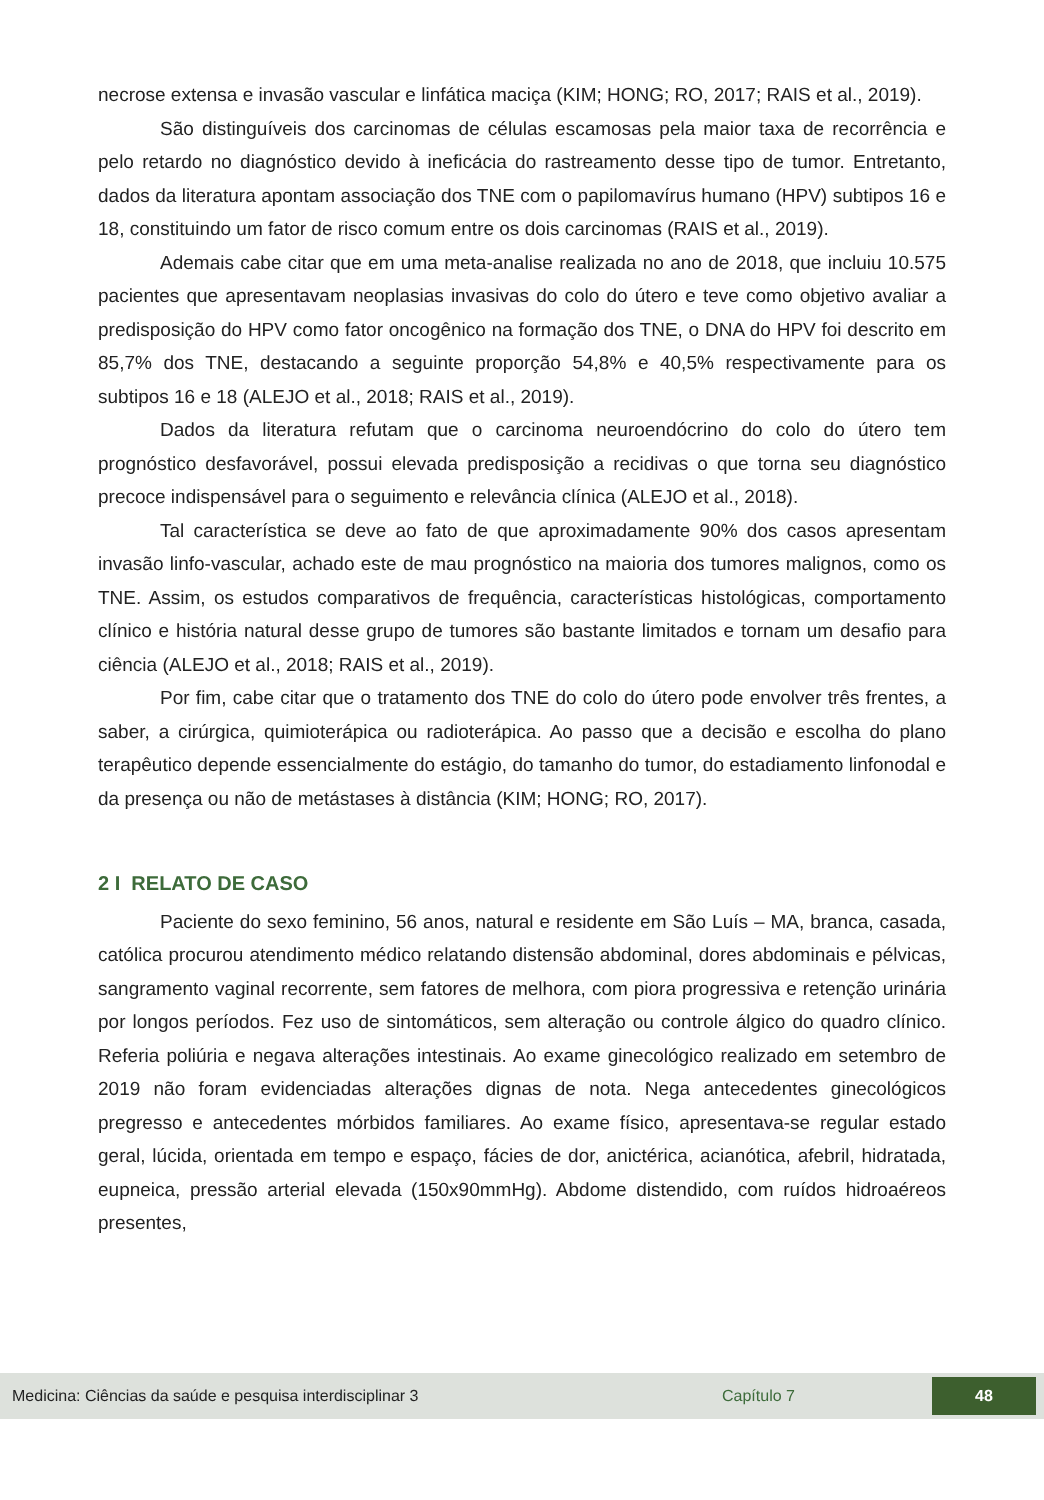necrose extensa e invasão vascular e linfática maciça (KIM; HONG; RO, 2017; RAIS et al., 2019).
São distinguíveis dos carcinomas de células escamosas pela maior taxa de recorrência e pelo retardo no diagnóstico devido à ineficácia do rastreamento desse tipo de tumor. Entretanto, dados da literatura apontam associação dos TNE com o papilomavírus humano (HPV) subtipos 16 e 18, constituindo um fator de risco comum entre os dois carcinomas (RAIS et al., 2019).
Ademais cabe citar que em uma meta-analise realizada no ano de 2018, que incluiu 10.575 pacientes que apresentavam neoplasias invasivas do colo do útero e teve como objetivo avaliar a predisposição do HPV como fator oncogênico na formação dos TNE, o DNA do HPV foi descrito em 85,7% dos TNE, destacando a seguinte proporção 54,8% e 40,5% respectivamente para os subtipos 16 e 18 (ALEJO et al., 2018; RAIS et al., 2019).
Dados da literatura refutam que o carcinoma neuroendócrino do colo do útero tem prognóstico desfavorável, possui elevada predisposição a recidivas o que torna seu diagnóstico precoce indispensável para o seguimento e relevância clínica (ALEJO et al., 2018).
Tal característica se deve ao fato de que aproximadamente 90% dos casos apresentam invasão linfo-vascular, achado este de mau prognóstico na maioria dos tumores malignos, como os TNE. Assim, os estudos comparativos de frequência, características histológicas, comportamento clínico e história natural desse grupo de tumores são bastante limitados e tornam um desafio para ciência (ALEJO et al., 2018; RAIS et al., 2019).
Por fim, cabe citar que o tratamento dos TNE do colo do útero pode envolver três frentes, a saber, a cirúrgica, quimioterápica ou radioterápica. Ao passo que a decisão e escolha do plano terapêutico depende essencialmente do estágio, do tamanho do tumor, do estadiamento linfonodal e da presença ou não de metástases à distância (KIM; HONG; RO, 2017).
2 I RELATO DE CASO
Paciente do sexo feminino, 56 anos, natural e residente em São Luís – MA, branca, casada, católica procurou atendimento médico relatando distensão abdominal, dores abdominais e pélvicas, sangramento vaginal recorrente, sem fatores de melhora, com piora progressiva e retenção urinária por longos períodos. Fez uso de sintomáticos, sem alteração ou controle álgico do quadro clínico. Referia poliúria e negava alterações intestinais. Ao exame ginecológico realizado em setembro de 2019 não foram evidenciadas alterações dignas de nota. Nega antecedentes ginecológicos pregresso e antecedentes mórbidos familiares. Ao exame físico, apresentava-se regular estado geral, lúcida, orientada em tempo e espaço, fácies de dor, anictérica, acianótica, afebril, hidratada, eupneica, pressão arterial elevada (150x90mmHg). Abdome distendido, com ruídos hidroaéreos presentes,
Medicina: Ciências da saúde e pesquisa interdisciplinar 3 Capítulo 7
48